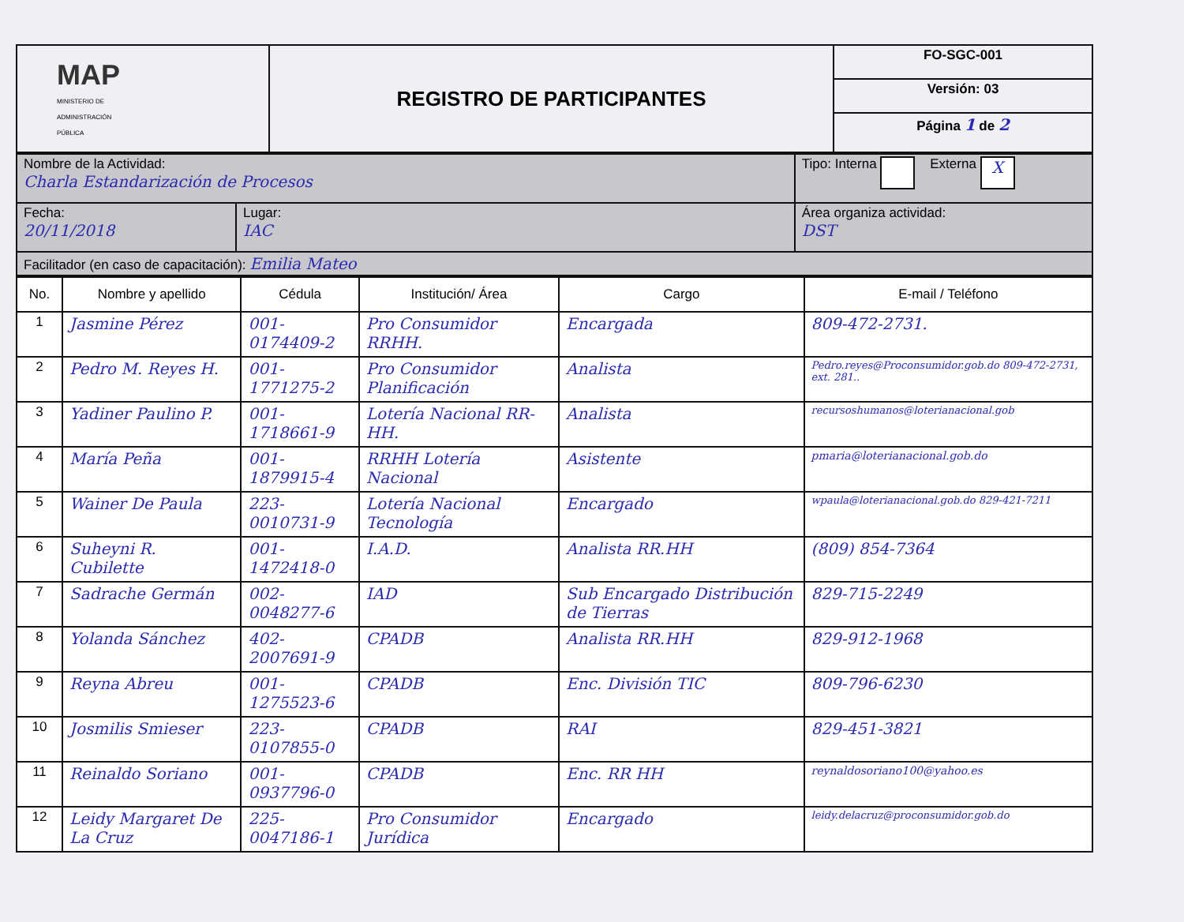| MAP MINISTERIO DE ADMINISTRACIÓN PÚBLICA | REGISTRO DE PARTICIPANTES | FO-SGC-001 |
| | | Versión: 03 |
| | | Página 1 de 2 |
| Nombre de la Actividad: Charla Estandarización de Procesos | | Tipo: Interna Externa X |
| Fecha: 20/11/2018 | Lugar: IAC | Área organiza actividad: DST |
| Facilitador (en caso de capacitación): Emilia Mateo | | |
| No. | Nombre y apellido | Cédula | Institución/ Área | Cargo | E-mail / Teléfono |
| --- | --- | --- | --- | --- | --- |
| 1 | Jasmine Pérez | 001-0174409-2 | Pro Consumidor RRHH. | Encargada | 809-472-2731. |
| 2 | Pedro M. Reyes H. | 001-1771275-2 | Pro Consumidor Planificación | Analista | Pedro.reyes@Proconsumidor.gob.do 809-472-2731, ext. 281.. |
| 3 | Yadiner Paulino P. | 001-1718661-9 | Lotería Nacional RR-HH. | Analista | recursoshumanos@loterianacional.gob |
| 4 | María Peña | 001-1879915-4 | RRHH Lotería Nacional | Asistente | pmaria@loterianacional.gob.do |
| 5 | Wainer De Paula | 223-0010731-9 | Lotería Nacional Tecnología | Encargado | wpaula@loterianacional.gob.do 829-421-7211 |
| 6 | Suheyni R. Cubilette | 001-1472418-0 | I.A.D. | Analista RR.HH | (809) 854-7364 |
| 7 | Sadrache Germán | 002-0048277-6 | IAD | Sub Encargado Distribución de Tierras | 829-715-2249 |
| 8 | Yolanda Sánchez | 402-2007691-9 | CPADB | Analista RR.HH | 829-912-1968 |
| 9 | Reyna Abreu | 001-1275523-6 | CPADB | Enc. División TIC | 809-796-6230 |
| 10 | Josmilis Smieser | 223-0107855-0 | CPADB | RAI | 829-451-3821 |
| 11 | Reinaldo Soriano | 001-0937796-0 | CPADB | Enc. RR HH | reynaldosoriano100@yahoo.es |
| 12 | Leidy Margaret De La Cruz | 225-0047186-1 | Pro Consumidor Jurídica | Encargado | leidy.delacruz@proconsumidor.gob.do |